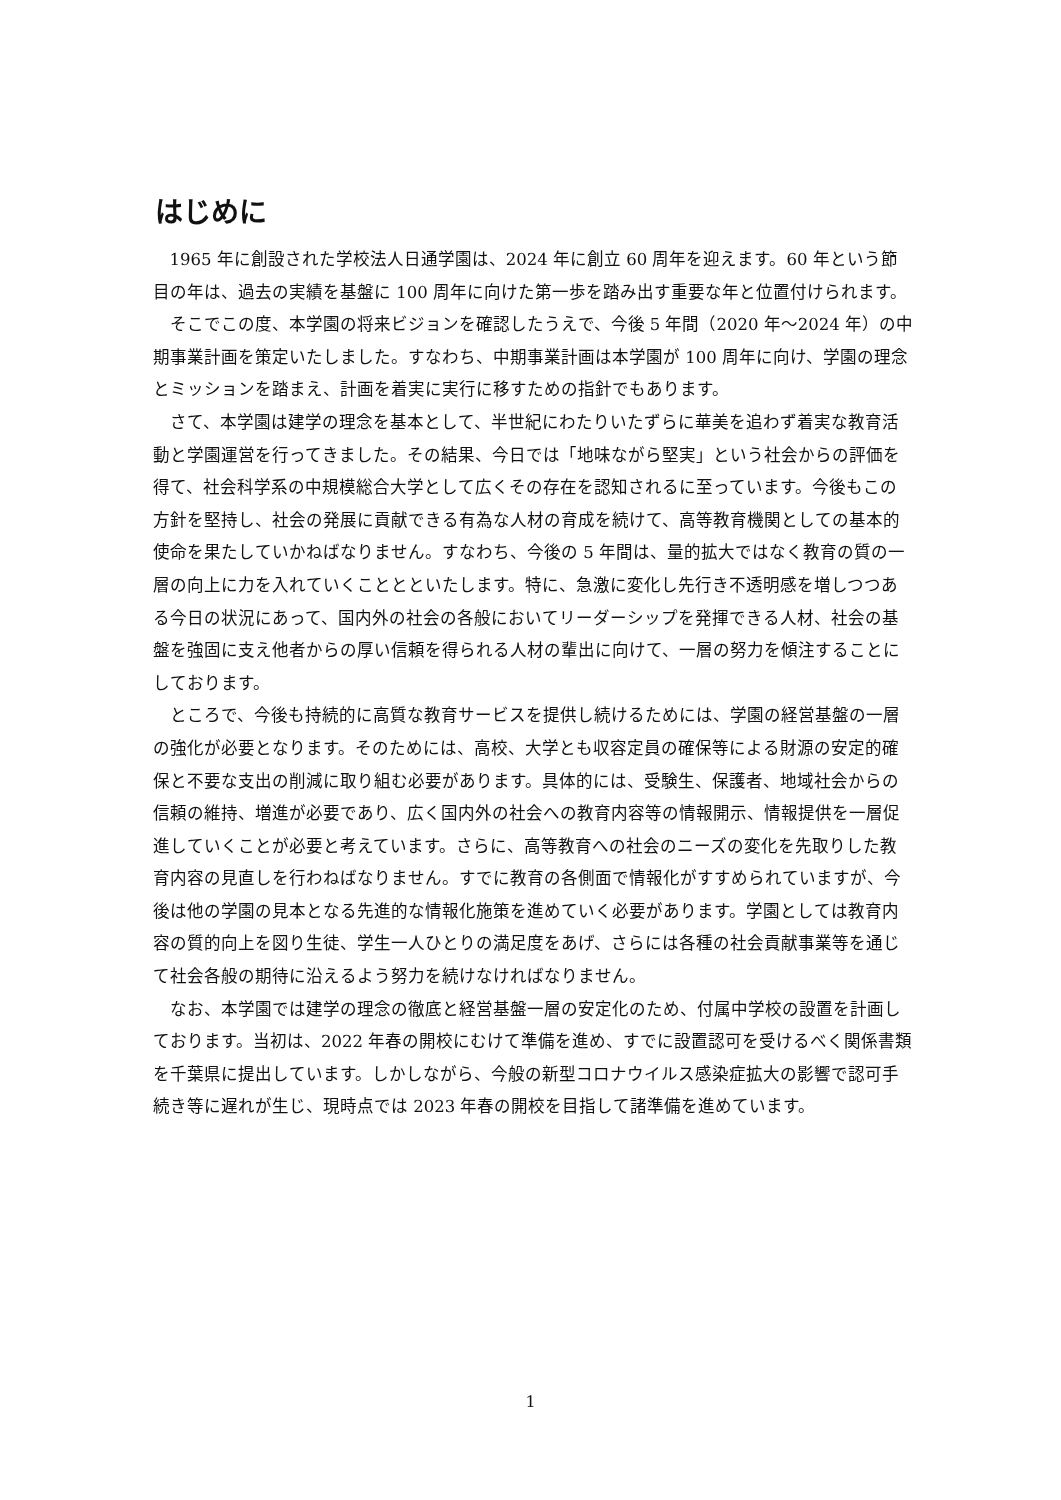はじめに
1965 年に創設された学校法人日通学園は、2024 年に創立 60 周年を迎えます。60 年という節目の年は、過去の実績を基盤に 100 周年に向けた第一歩を踏み出す重要な年と位置付けられます。
そこでこの度、本学園の将来ビジョンを確認したうえで、今後 5 年間（2020 年～2024 年）の中期事業計画を策定いたしました。すなわち、中期事業計画は本学園が 100 周年に向け、学園の理念とミッションを踏まえ、計画を着実に実行に移すための指針でもあります。
さて、本学園は建学の理念を基本として、半世紀にわたりいたずらに華美を追わず着実な教育活動と学園運営を行ってきました。その結果、今日では「地味ながら堅実」という社会からの評価を得て、社会科学系の中規模総合大学として広くその存在を認知されるに至っています。今後もこの方針を堅持し、社会の発展に貢献できる有為な人材の育成を続けて、高等教育機関としての基本的使命を果たしていかねばなりません。すなわち、今後の 5 年間は、量的拡大ではなく教育の質の一層の向上に力を入れていくこととといたします。特に、急激に変化し先行き不透明感を増しつつある今日の状況にあって、国内外の社会の各般においてリーダーシップを発揮できる人材、社会の基盤を強固に支え他者からの厚い信頼を得られる人材の輩出に向けて、一層の努力を傾注することにしております。
ところで、今後も持続的に高質な教育サービスを提供し続けるためには、学園の経営基盤の一層の強化が必要となります。そのためには、高校、大学とも収容定員の確保等による財源の安定的確保と不要な支出の削減に取り組む必要があります。具体的には、受験生、保護者、地域社会からの信頼の維持、増進が必要であり、広く国内外の社会への教育内容等の情報開示、情報提供を一層促進していくことが必要と考えています。さらに、高等教育への社会のニーズの変化を先取りした教育内容の見直しを行わねばなりません。すでに教育の各側面で情報化がすすめられていますが、今後は他の学園の見本となる先進的な情報化施策を進めていく必要があります。学園としては教育内容の質的向上を図り生徒、学生一人ひとりの満足度をあげ、さらには各種の社会貢献事業等を通じて社会各般の期待に沿えるよう努力を続けなければなりません。
なお、本学園では建学の理念の徹底と経営基盤一層の安定化のため、付属中学校の設置を計画しております。当初は、2022 年春の開校にむけて準備を進め、すでに設置認可を受けるべく関係書類を千葉県に提出しています。しかしながら、今般の新型コロナウイルス感染症拡大の影響で認可手続き等に遅れが生じ、現時点では 2023 年春の開校を目指して諸準備を進めています。
1